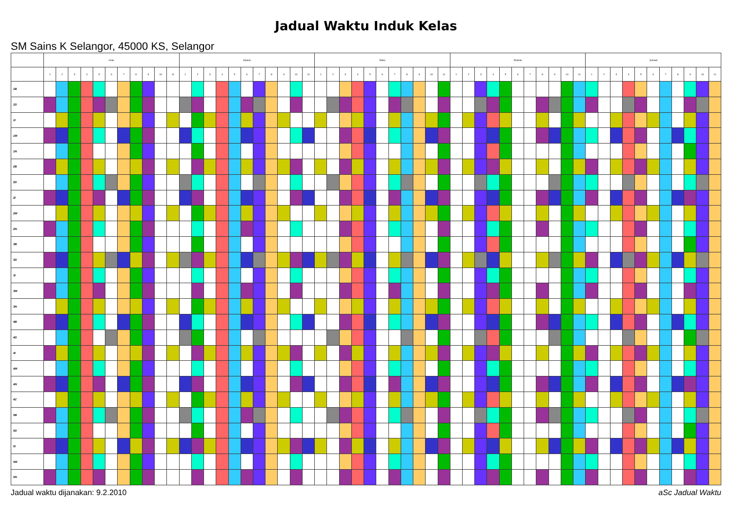Jadual Waktu Induk Kelas
SM Sains K Selangor, 45000 KS, Selangor
| | Isnin | | | | | | | | | | | Selasa | | | | | | | | | | | Rabu | | | | | | | | | | | Khamis | | | | | | | | | | | Jumaat | | | | | | | | | | |
| --- | --- | --- | --- | --- | --- | --- | --- | --- | --- | --- | --- | --- | --- | --- | --- | --- | --- | --- | --- | --- | --- | --- | --- | --- | --- | --- | --- | --- | --- | --- | --- | --- | --- | --- | --- | --- | --- | --- | --- | --- | --- | --- | --- | --- | --- | --- | --- | --- | --- | --- | --- | --- | --- | --- | --- |
| | 1 | 2 | 3 | 4 | 5 | 6 | 7 | 8 | 9 | 10 | 11 | 1 | 2 | 3 | 4 | 5 | 6 | 7 | 8 | 9 | 10 | 11 | 1 | 2 | 3 | 4 | 5 | 6 | 7 | 8 | 9 | 10 | 11 | 1 | 2 | 3 | 4 | 5 | 6 | 7 | 8 | 9 | 10 | 11 | 1 | 2 | 3 | 4 | 5 | 6 | 7 | 8 | 9 | 10 | 11 |
| 1B | | | | | | | | | | | | | | | | | | | | | | | | | | | | | | | | | | | | | | | | | | | | | | | | | | | | | | | |
| 1D | | | | | | | | | | | | | | | | | | | | | | | | | | | | | | | | | | | | | | | | | | | | | | | | | | | | | | | |
| 1I | | | | | | | | | | | | | | | | | | | | | | | | | | | | | | | | | | | | | | | | | | | | | | | | | | | | | | | |
| 1M | | | | | | | | | | | | | | | | | | | | | | | | | | | | | | | | | | | | | | | | | | | | | | | | | | | | | | | |
| 1N | | | | | | | | | | | | | | | | | | | | | | | | | | | | | | | | | | | | | | | | | | | | | | | | | | | | | | | |
| 2B | | | | | | | | | | | | | | | | | | | | | | | | | | | | | | | | | | | | | | | | | | | | | | | | | | | | | | | |
| 2D | | | | | | | | | | | | | | | | | | | | | | | | | | | | | | | | | | | | | | | | | | | | | | | | | | | | | | | |
| 2I | | | | | | | | | | | | | | | | | | | | | | | | | | | | | | | | | | | | | | | | | | | | | | | | | | | | | | | |
| 2M | | | | | | | | | | | | | | | | | | | | | | | | | | | | | | | | | | | | | | | | | | | | | | | | | | | | | | | |
| 2N | | | | | | | | | | | | | | | | | | | | | | | | | | | | | | | | | | | | | | | | | | | | | | | | | | | | | | | |
| 3B | | | | | | | | | | | | | | | | | | | | | | | | | | | | | | | | | | | | | | | | | | | | | | | | | | | | | | | |
| 3D | | | | | | | | | | | | | | | | | | | | | | | | | | | | | | | | | | | | | | | | | | | | | | | | | | | | | | | |
| 3I | | | | | | | | | | | | | | | | | | | | | | | | | | | | | | | | | | | | | | | | | | | | | | | | | | | | | | | |
| 3M | | | | | | | | | | | | | | | | | | | | | | | | | | | | | | | | | | | | | | | | | | | | | | | | | | | | | | | |
| 3N | | | | | | | | | | | | | | | | | | | | | | | | | | | | | | | | | | | | | | | | | | | | | | | | | | | | | | | |
| 4B | | | | | | | | | | | | | | | | | | | | | | | | | | | | | | | | | | | | | | | | | | | | | | | | | | | | | | | |
| 4D | | | | | | | | | | | | | | | | | | | | | | | | | | | | | | | | | | | | | | | | | | | | | | | | | | | | | | | |
| 4I | | | | | | | | | | | | | | | | | | | | | | | | | | | | | | | | | | | | | | | | | | | | | | | | | | | | | | | |
| 4M | | | | | | | | | | | | | | | | | | | | | | | | | | | | | | | | | | | | | | | | | | | | | | | | | | | | | | | |
| 4N | | | | | | | | | | | | | | | | | | | | | | | | | | | | | | | | | | | | | | | | | | | | | | | | | | | | | | | |
| 4Z | | | | | | | | | | | | | | | | | | | | | | | | | | | | | | | | | | | | | | | | | | | | | | | | | | | | | | | |
| 5B | | | | | | | | | | | | | | | | | | | | | | | | | | | | | | | | | | | | | | | | | | | | | | | | | | | | | | | |
| 5D | | | | | | | | | | | | | | | | | | | | | | | | | | | | | | | | | | | | | | | | | | | | | | | | | | | | | | | |
| 5I | | | | | | | | | | | | | | | | | | | | | | | | | | | | | | | | | | | | | | | | | | | | | | | | | | | | | | | |
| 5M | | | | | | | | | | | | | | | | | | | | | | | | | | | | | | | | | | | | | | | | | | | | | | | | | | | | | | | |
| 5N | | | | | | | | | | | | | | | | | | | | | | | | | | | | | | | | | | | | | | | | | | | | | | | | | | | | | | | |
Jadual waktu dijanakan: 9.2.2010 aSc Jadual Waktu